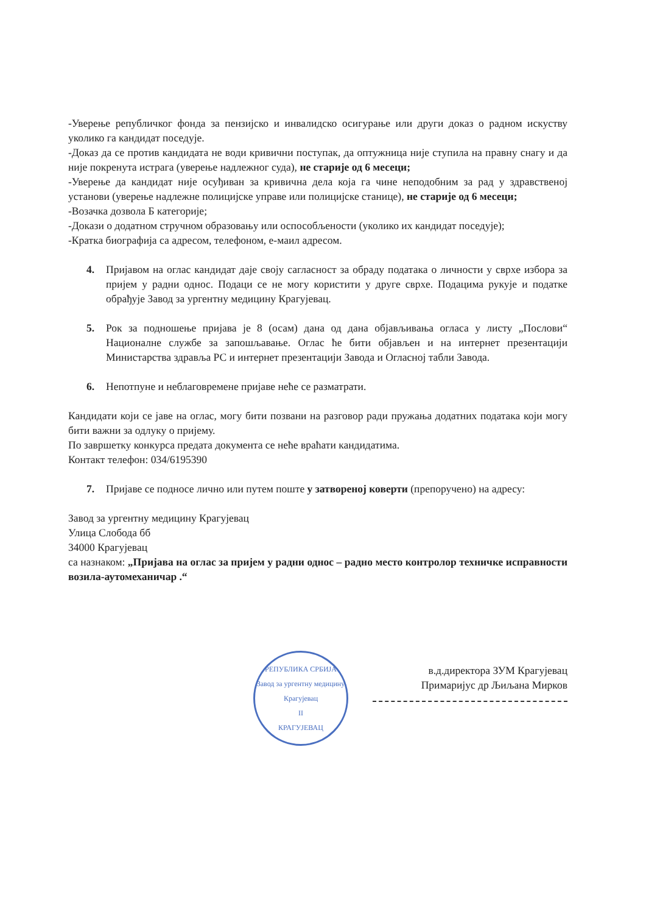-Уверење републичког фонда за пензијско и инвалидско осигурање или други доказ о радном искуству уколико га кандидат поседује.
-Доказ да се против кандидата не води кривични поступак, да оптужница није ступила на правну снагу и да није покренута истрага (уверење надлежног суда), не старије од 6 месеци;
-Уверење да кандидат није осуђиван за кривична дела која га чине неподобним за рад у здравственој установи (уверење надлежне полицијске управе или полицијске станице), не старије од 6 месеци;
-Возачка дозвола Б категорије;
-Докази о додатном стручном образовању или оспособљености (уколико их кандидат поседује);
-Кратка биографија са адресом, телефоном, е-маил адресом.
4. Пријавом на оглас кандидат даје своју сагласност за обраду података о личности у сврхе избора за пријем у радни однос. Подаци се не могу користити у друге сврхе. Подацима рукује и податке обрађује Завод за ургентну медицину Крагујевац.
5. Рок за подношење пријава је 8 (осам) дана од дана објављивања огласа у листу „Послови“ Националне службе за запошљавање. Оглас ће бити објављен и на интернет презентацији Министарства здравља РС и интернет презентацији Завода и Огласној табли Завода.
6. Непотпуне и неблаговремене пријаве неће се разматрати.
Кандидати који се јаве на оглас, могу бити позвани на разговор ради пружања додатних података који могу бити важни за одлуку о пријему.
По завршетку конкурса предата документа се неће враћати кандидатима.
Контакт телефон: 034/6195390
7. Пријаве се подносе лично или путем поште у затвореној коверти (препоручено) на адресу:
Завод за ургентну медицину Крагујевац
Улица Слобода бб
34000 Крагујевац
са назнаком: „Пријава на оглас за пријем у радни однос – радно место контролор техничке исправности возила-аутомеханичар .“
РЕПУБЛИКА СРБИЈА
Завод за ургентну медицину Крагујевац
II
КРАГУЈЕВАЦ
в.д.директора ЗУМ Крагујевац
Примаријус др Љиљана Мирков